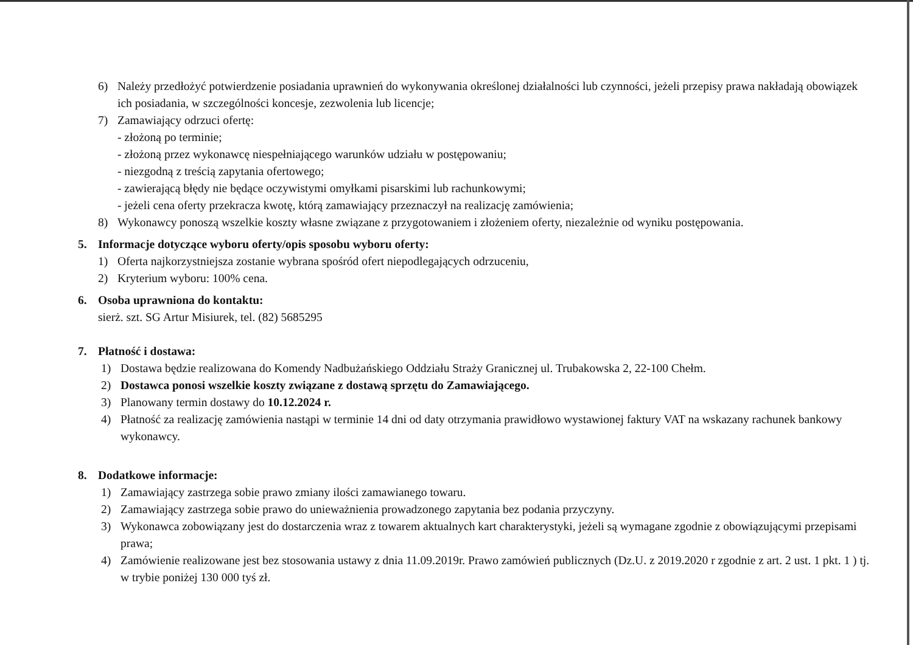6) Należy przedłożyć potwierdzenie posiadania uprawnień do wykonywania określonej działalności lub czynności, jeżeli przepisy prawa nakładają obowiązek ich posiadania, w szczególności koncesje, zezwolenia lub licencje;
7) Zamawiający odrzuci ofertę:
- złożoną po terminie;
- złożoną przez wykonawcę niespełniającego warunków udziału w postępowaniu;
- niezgodną z treścią zapytania ofertowego;
- zawierającą błędy nie będące oczywistymi omyłkami pisarskimi lub rachunkowymi;
- jeżeli cena oferty przekracza kwotę, którą zamawiający przeznaczył na realizację zamówienia;
8) Wykonawcy ponoszą wszelkie koszty własne związane z przygotowaniem i złożeniem oferty, niezależnie od wyniku postępowania.
5. Informacje dotyczące wyboru oferty/opis sposobu wyboru oferty:
1) Oferta najkorzystniejsza zostanie wybrana spośród ofert niepodlegających odrzuceniu,
2) Kryterium wyboru: 100% cena.
6. Osoba uprawniona do kontaktu:
sierż. szt. SG Artur Misiurek, tel. (82) 5685295
7. Płatność i dostawa:
1) Dostawa będzie realizowana do Komendy Nadbużańskiego Oddziału Straży Granicznej ul. Trubakowska 2, 22-100 Chełm.
2) Dostawca ponosi wszelkie koszty związane z dostawą sprzętu do Zamawiającego.
3) Planowany termin dostawy do 10.12.2024 r.
4) Płatność za realizację zamówienia nastąpi w terminie 14 dni od daty otrzymania prawidłowo wystawionej faktury VAT na wskazany rachunek bankowy wykonawcy.
8. Dodatkowe informacje:
1) Zamawiający zastrzega sobie prawo zmiany ilości zamawianego towaru.
2) Zamawiający zastrzega sobie prawo do unieważnienia prowadzonego zapytania bez podania przyczyny.
3) Wykonawca zobowiązany jest do dostarczenia wraz z towarem aktualnych kart charakterystyki, jeżeli są wymagane zgodnie z obowiązującymi przepisami prawa;
4) Zamówienie realizowane jest bez stosowania ustawy z dnia 11.09.2019r. Prawo zamówień publicznych (Dz.U. z 2019.2020 r zgodnie z art. 2 ust. 1 pkt. 1 ) tj. w trybie poniżej 130 000 tyś zł.